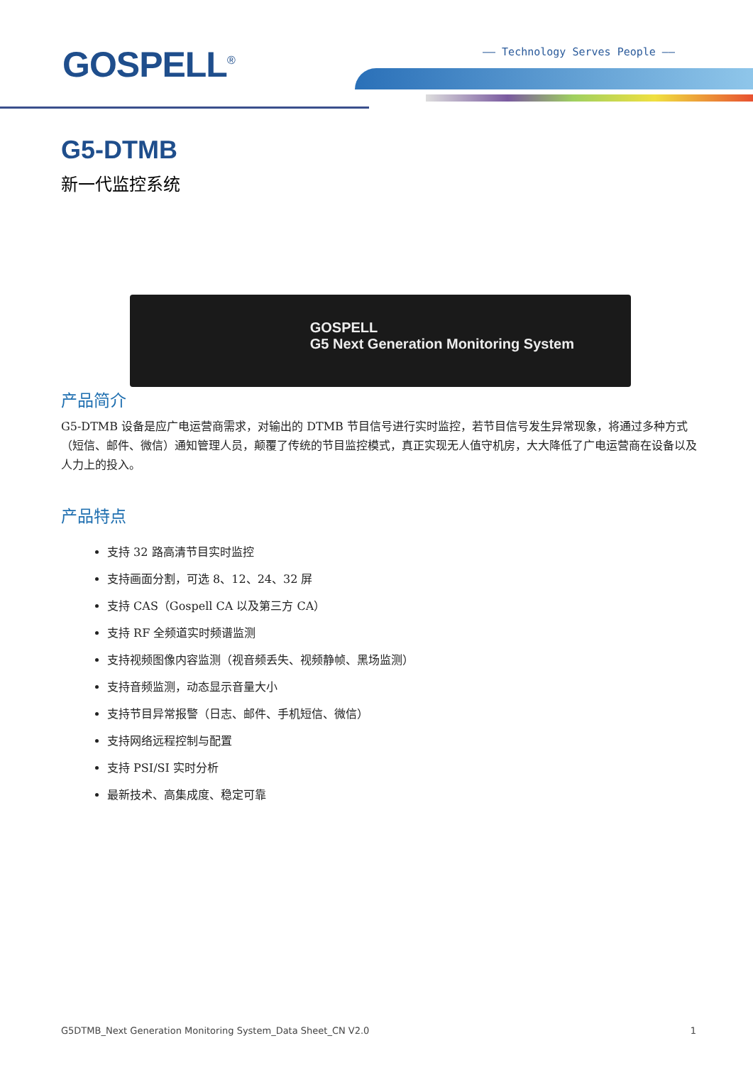GOSPELL<sup>®</sup> —— Technology Serves People ——
G5-DTMB
新一代监控系统
GOSPELL
G5 Next Generation Monitoring System
产品简介
G5-DTMB 设备是应广电运营商需求，对输出的 DTMB 节目信号进行实时监控，若节目信号发生异常现象，将通过多种方式（短信、邮件、微信）通知管理人员，颠覆了传统的节目监控模式，真正实现无人值守机房，大大降低了广电运营商在设备以及人力上的投入。
产品特点
支持 32 路高清节目实时监控
支持画面分割，可选 8、12、24、32 屏
支持 CAS（Gospell CA 以及第三方 CA）
支持 RF 全频道实时频谱监测
支持视频图像内容监测（视音频丢失、视频静帧、黑场监测）
支持音频监测，动态显示音量大小
支持节目异常报警（日志、邮件、手机短信、微信）
支持网络远程控制与配置
支持 PSI/SI 实时分析
最新技术、高集成度、稳定可靠
G5DTMB_Next Generation Monitoring System_Data Sheet_CN V2.0 1